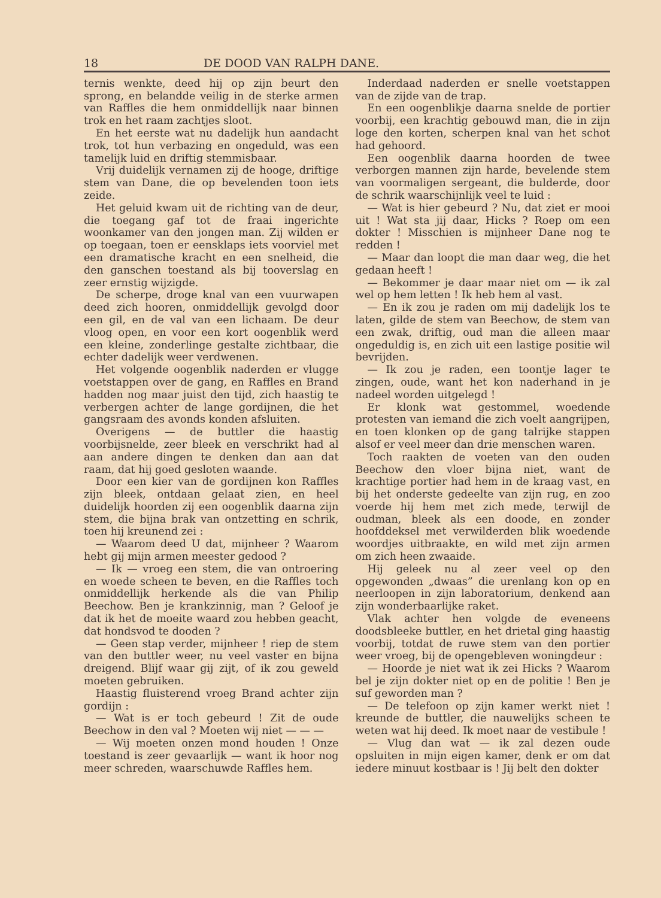18 DE DOOD VAN RALPH DANE.
ternis wenkte, deed hij op zijn beurt den sprong, en belandde veilig in de sterke armen van Raffles die hem onmiddellijk naar binnen trok en het raam zachtjes sloot.
En het eerste wat nu dadelijk hun aandacht trok, tot hun verbazing en ongeduld, was een tamelijk luid en driftig stemmisbaar.
Vrij duidelijk vernamen zij de hooge, driftige stem van Dane, die op bevelenden toon iets zeide.
Het geluid kwam uit de richting van de deur, die toegang gaf tot de fraai ingerichte woonkamer van den jongen man. Zij wilden er op toegaan, toen er eensklaps iets voorviel met een dramatische kracht en een snelheid, die den ganschen toestand als bij tooverslag en zeer ernstig wijzigde.
De scherpe, droge knal van een vuurwapen deed zich hooren, onmiddellijk gevolgd door een gil, en de val van een lichaam. De deur vloog open, en voor een kort oogenblik werd een kleine, zonderlinge gestalte zichtbaar, die echter dadelijk weer verdwenen.
Het volgende oogenblik naderden er vlugge voetstappen over de gang, en Raffles en Brand hadden nog maar juist den tijd, zich haastig te verbergen achter de lange gordijnen, die het gangsraam des avonds konden afsluiten.
Overigens — de buttler die haastig voorbijsnelde, zeer bleek en verschrikt had al aan andere dingen te denken dan aan dat raam, dat hij goed gesloten waande.
Door een kier van de gordijnen kon Raffles zijn bleek, ontdaan gelaat zien, en heel duidelijk hoorden zij een oogenblik daarna zijn stem, die bijna brak van ontzetting en schrik, toen hij kreunend zei :
— Waarom deed U dat, mijnheer ? Waarom hebt gij mijn armen meester gedood ?
— Ik — vroeg een stem, die van ontroering en woede scheen te beven, en die Raffles toch onmiddellijk herkende als die van Philip Beechow. Ben je krankzinnig, man ? Geloof je dat ik het de moeite waard zou hebben geacht, dat hondsvod te dooden ?
— Geen stap verder, mijnheer ! riep de stem van den buttler weer, nu veel vaster en bijna dreigend. Blijf waar gij zijt, of ik zou geweld moeten gebruiken.
Haastig fluisterend vroeg Brand achter zijn gordijn :
— Wat is er toch gebeurd ! Zit de oude Beechow in den val ? Moeten wij niet — — —
— Wij moeten onzen mond houden ! Onze toestand is zeer gevaarlijk — want ik hoor nog meer schreden, waarschuwde Raffles hem.
Inderdaad naderden er snelle voetstappen van de zijde van de trap.
En een oogenblikje daarna snelde de portier voorbij, een krachtig gebouwd man, die in zijn loge den korten, scherpen knal van het schot had gehoord.
Een oogenblik daarna hoorden de twee verborgen mannen zijn harde, bevelende stem van voormaligen sergeant, die bulderde, door de schrik waarschijnlijk veel te luid :
— Wat is hier gebeurd ? Nu, dat ziet er mooi uit ! Wat sta jij daar, Hicks ? Roep om een dokter ! Misschien is mijnheer Dane nog te redden !
— Maar dan loopt die man daar weg, die het gedaan heeft !
— Bekommer je daar maar niet om — ik zal wel op hem letten ! Ik heb hem al vast.
— En ik zou je raden om mij dadelijk los te laten, gilde de stem van Beechow, de stem van een zwak, driftig, oud man die alleen maar ongeduldig is, en zich uit een lastige positie wil bevrijden.
— Ik zou je raden, een toontje lager te zingen, oude, want het kon naderhand in je nadeel worden uitgelegd !
Er klonk wat gestommel, woedende protesten van iemand die zich voelt aangrijpen, en toen klonken op de gang talrijke stappen alsof er veel meer dan drie menschen waren.
Toch raakten de voeten van den ouden Beechow den vloer bijna niet, want de krachtige portier had hem in de kraag vast, en bij het onderste gedeelte van zijn rug, en zoo voerde hij hem met zich mede, terwijl de oudman, bleek als een doode, en zonder hoofddeksel met verwilderden blik woedende woordjes uitbraakte, en wild met zijn armen om zich heen zwaaide.
Hij geleek nu al zeer veel op den opgewonden „dwaas” die urenlang kon op en neerloopen in zijn laboratorium, denkend aan zijn wonderbaarlijke raket.
Vlak achter hen volgde de eveneens doodsbleeke buttler, en het drietal ging haastig voorbij, totdat de ruwe stem van den portier weer vroeg, bij de opengebleven woningdeur :
— Hoorde je niet wat ik zei Hicks ? Waarom bel je zijn dokter niet op en de politie ! Ben je suf geworden man ?
— De telefoon op zijn kamer werkt niet ! kreunde de buttler, die nauwelijks scheen te weten wat hij deed. Ik moet naar de vestibule !
— Vlug dan wat — ik zal dezen oude opsluiten in mijn eigen kamer, denk er om dat iedere minuut kostbaar is ! Jij belt den dokter